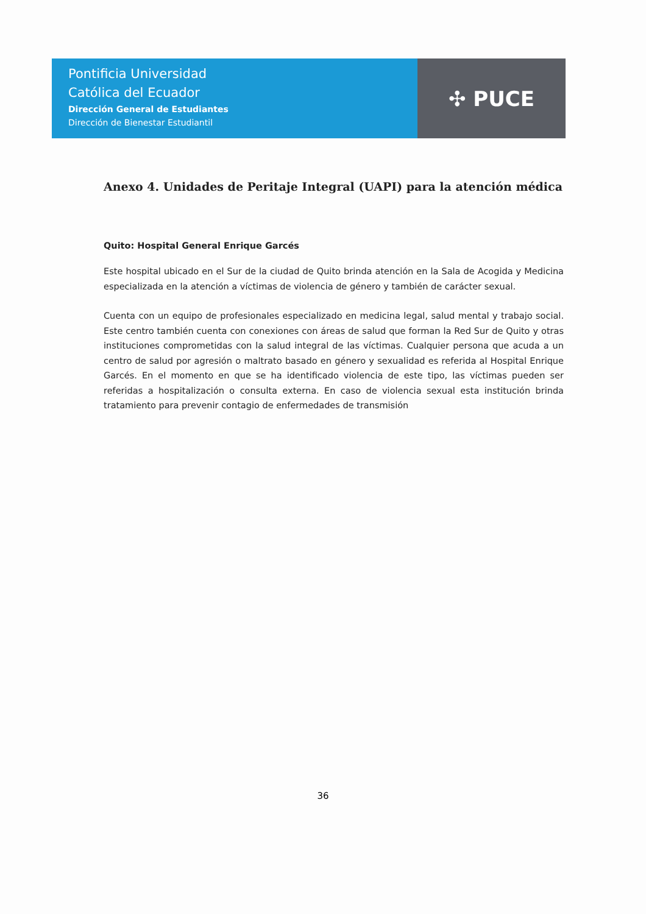Pontificia Universidad
Católica del Ecuador
Dirección General de Estudiantes
Dirección de Bienestar Estudiantil
✣ PUCE
Anexo 4. Unidades de Peritaje Integral (UAPI) para la atención médica
Quito: Hospital General Enrique Garcés
Este hospital ubicado en el Sur de la ciudad de Quito brinda atención en la Sala de Acogida y Medicina especializada en la atención a víctimas de violencia de género y también de carácter sexual.
Cuenta con un equipo de profesionales especializado en medicina legal, salud mental y trabajo social. Este centro también cuenta con conexiones con áreas de salud que forman la Red Sur de Quito y otras instituciones comprometidas con la salud integral de las víctimas. Cualquier persona que acuda a un centro de salud por agresión o maltrato basado en género y sexualidad es referida al Hospital Enrique Garcés. En el momento en que se ha identificado violencia de este tipo, las víctimas pueden ser referidas a hospitalización o consulta externa. En caso de violencia sexual esta institución brinda tratamiento para prevenir contagio de enfermedades de transmisión
36